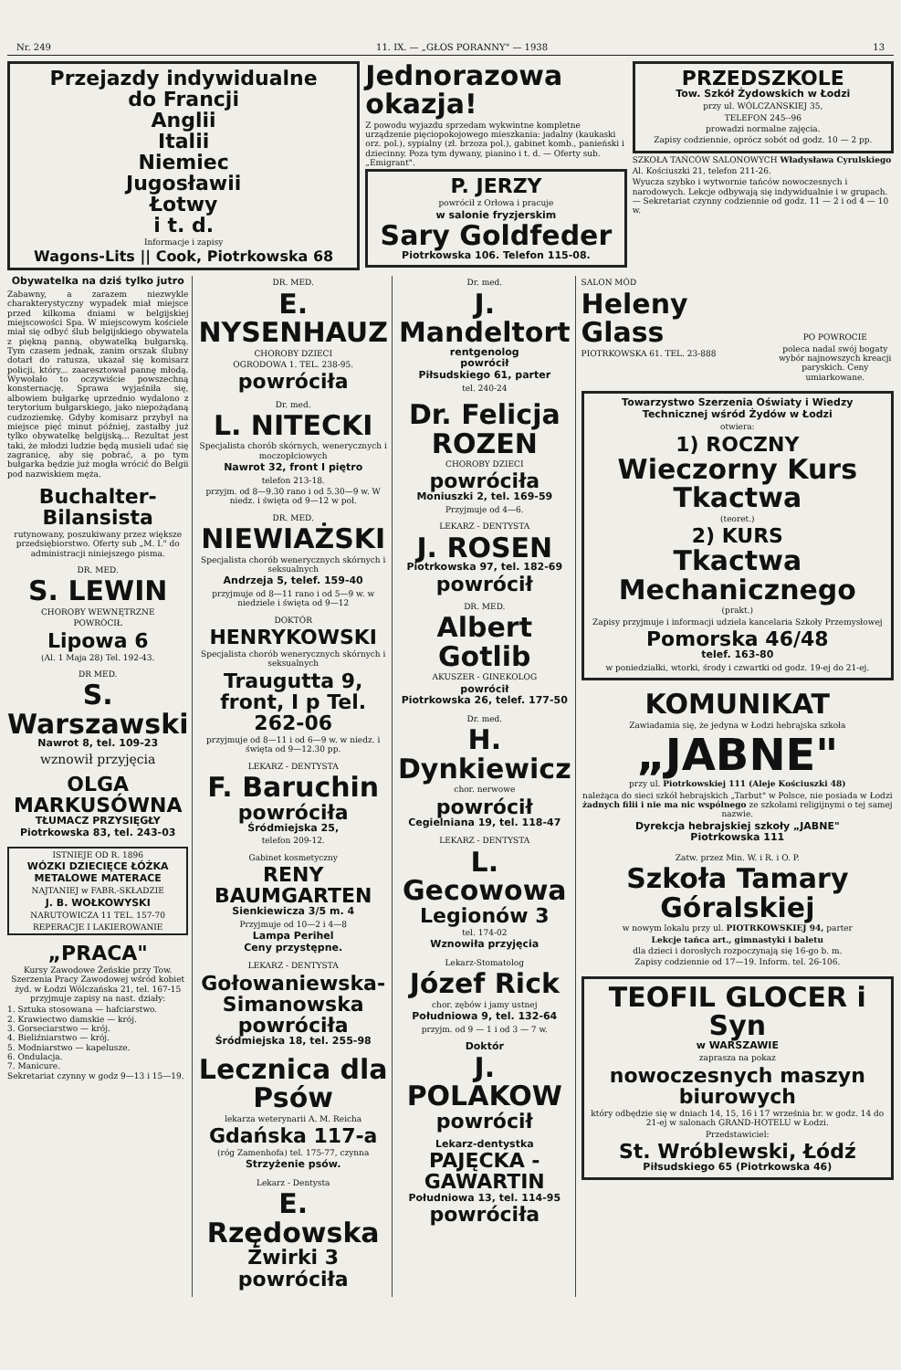Nr. 249 11. IX. — „GŁOS PORANNY" — 1938 13
Przejazdy indywidualne
do Francji
Anglii
Italii
Niemiec
Jugosławii
Łotwy
i t. d.
Informacje i zapisy
Wagons-Lits || Cook, Piotrkowska 68
Jednorazowa okazja!
Z powodu wyjazdu sprzedam wykwintne kompletne urządzenie pięciopokojowego mieszkania: jadalny (kaukaski orz. pol.), sypialny (zł. brzoza pol.), gabinet komb., panieński i dziecinny. Poza tym dywany, pianino i t. d. — Oferty sub. „Emigrant".
P. JERZY
powrócił z Orłowa i pracuje
w salonie fryzjerskim
Sary Goldfeder
Piotrkowska 106. Telefon 115-08.
PRZEDSZKOLE
Tow. Szkół Żydowskich w Łodzi
przy ul. WÓLCZAŃSKIEJ 35,
TELEFON 245--96
prowadzi normalne zajęcia.
Zapisy codziennie, oprócz sobót od godz. 10 — 2 pp.
SZKOŁA TAŃCÓW SALONOWYCH Władysława Cyrulskiego
Al. Kościuszki 21, telefon 211-26.
Wyucza szybko i wytwornie tańców nowoczesnych i narodowych. Lekcje odbywają się indywidualnie i w grupach. — Sekretariat czynny codziennie od godz. 11 — 2 i od 4 — 10 w.
Obywatelka na dziś tylko jutro
Zabawny, a zarazem niezwykle charakterystyczny wypadek miał miejsce przed kilkoma dniami w belgijskiej miejscowości Spa. W miejscowym kościele miał się odbyć ślub belgijskiego obywatela z piękną panną, obywatelką bułgarską. Tym czasem jednak, zanim orszak ślubny dotarł do ratusza, ukazał się komisarz policji, który... zaaresztował pannę młodą. Wywołało to oczywiście powszechną konsternację. Sprawa wyjaśniła się, albowiem bułgarkę uprzednio wydalono z terytorium bułgarskiego, jako niepożądaną cudzoziemkę. Gdyby komisarz przybył na miejsce pięć minut później, zastałby już tylko obywatelkę belgijską... Rezultat jest taki, że młodzi ludzie będą musieli udać się zagranicę, aby się pobrać, a po tym bułgarka będzie już mogła wrócić do Belgii pod nazwiskiem męża.
Buchalter-Bilansista
rutynowany, poszukiwany przez większe przedsiębiorstwo. Oferty sub „M. I." do administracji niniejszego pisma.
DR. MED.
S. LEWIN
CHOROBY WEWNĘTRZNE
POWRÓCIŁ
Lipowa 6
(Al. 1 Maja 28) Tel. 192-43.
DR MED.
S. Warszawski
Nawrot 8, tel. 109-23
wznowił przyjęcia
OLGA MARKUSÓWNA
TŁUMACZ PRZYSIĘGŁY
Piotrkowska 83, tel. 243-03
ISTNIEJE OD R. 1896
WÓZKI DZIECIĘCE ŁÓŻKA METALOWE MATERACE
NAJTANIEJ w FABR.-SKŁADZIE
J. B. WOŁKOWYSKI
NARUTOWICZA 11 TEL. 157-70
REPERACJE I LAKIEROWANIE
„PRACA"
Kursy Zawodowe Żeńskie przy Tow. Szerzenia Pracy Zawodowej wśród kobiet żyd. w Łodzi Wólczańska 21, tel. 167-15 przyjmuje zapisy na nast. działy:
1. Sztuka stosowana — hafciarstwo.
2. Krawiectwo damskie — krój.
3. Gorseciarstwo — krój.
4. Bieliźniarstwo — krój.
5. Modniarstwo — kapelusze.
6. Ondulacja.
7. Manicure.
Sekretariat czynny w godz 9—13 i 15—19.
DR. MED.
E. NYSENHAUZ
CHOROBY DZIECI
OGRODOWA 1. TEL. 238-95.
powróciła
Dr. med.
L. NITECKI
Specjalista chorób skórnych, wenerycznych i moczopłciowych
Nawrot 32, front I piętro
telefon 213-18.
przyjm. od 8—9.30 rano i od 5.30—9 w. W niedz. i święta od 9—12 w poł.
DR. MED.
NIEWIAŻSKI
Specjalista chorób wenerycznych skórnych i seksualnych
Andrzeja 5, telef. 159-40
przyjmuje od 8—11 rano i od 5—9 w. w niedziele i święta od 9—12
DOKTÓR
HENRYKOWSKI
Specjalista chorób wenerycznych skórnych i seksualnych
Traugutta 9, front, I p Tel. 262-06
przyjmuje od 8—11 i od 6—9 w. w niedz. i święta od 9—12.30 pp.
LEKARZ - DENTYSTA
F. Baruchin
powróciła
Śródmiejska 25,
telefon 209-12.
Gabinet kosmetyczny
RENY BAUMGARTEN
Sienkiewicza 3/5 m. 4
Przyjmuje od 10—2 i 4—8
Lampa Perihel
Ceny przystępne.
LEKARZ - DENTYSTA
Gołowaniewska-Simanowska
powróciła
Śródmiejska 18, tel. 255-98
Lecznica dla Psów
lekarza weterynarii A. M. Reicha
Gdańska 117-a
(róg Zamenhofa) tel. 175-77, czynna
Strzyżenie psów.
Lekarz - Dentysta
E. Rzędowska
Żwirki 3
powróciła
Dr. med.
J. Mandeltort
rentgenolog
powrócił
Piłsudskiego 61, parter
tel. 240-24
Dr. Felicja ROZEN
CHOROBY DZIECI
powróciła
Moniuszki 2, tel. 169-59
Przyjmuje od 4—6.
LEKARZ - DENTYSTA
J. ROSEN
Piotrkowska 97, tel. 182-69
powrócił
DR. MED.
Albert Gotlib
AKUSZER - GINEKOLOG
powrócił
Piotrkowska 26, telef. 177-50
Dr. med.
H. Dynkiewicz
chor. nerwowe
powrócił
Cegielniana 19, tel. 118-47
LEKARZ - DENTYSTA
L. Gecowowa
Legionów 3
tel. 174-02
Wznowiła przyjęcia
Lekarz-Stomatolog
Józef Rick
chor. zębów i jamy ustnej
Południowa 9, tel. 132-64
przyjm. od 9 — 1 i od 3 — 7 w.
Doktór
J. POLAKOW
powrócił
Lekarz-dentystka
PAJĘCKA - GAWARTIN
Południowa 13, tel. 114-95
powróciła
SALON MÓD
Heleny Glass
PIOTRKOWSKA 61. TEL. 23-888
PO POWROCIE
poleca nadal swój bogaty wybór najnowszych kreacji paryskich. Ceny umiarkowane.
Towarzystwo Szerzenia Oświaty i Wiedzy Technicznej wśród Żydów w Łodzi
otwiera:
1) ROCZNY
Wieczorny Kurs Tkactwa
(teoret.)
2) KURS
Tkactwa Mechanicznego
(prakt.)
Zapisy przyjmuje i informacji udziela kancelaria Szkoły Przemysłowej
Pomorska 46/48
telef. 163-80
w poniedziałki, wtorki, środy i czwartki od godz. 19-ej do 21-ej.
KOMUNIKAT
Zawiadamia się, że jedyna w Łodzi hebrajska szkoła
„JABNE"
przy ul. Piotrkowskiej 111 (Aleje Kościuszki 48)
należąca do sieci szkół hebrajskich „Tarbut" w Polsce, nie posiada w Łodzi żadnych filii i nie ma nic wspólnego ze szkołami religijnymi o tej samej nazwie.
Dyrekcja hebrajskiej szkoły „JABNE"
Piotrkowska 111
Zatw. przez Min. W. i R. i O. P.
Szkoła Tamary Góralskiej
w nowym lokalu przy ul. PIOTRKOWSKIEJ 94, parter
Lekcje tańca art., gimnastyki i baletu
dla dzieci i dorosłych rozpoczynają się 16-go b. m.
Zapisy codziennie od 17—19. Inform. tel. 26-106.
TEOFIL GLOCER i Syn
w WARSZAWIE
zaprasza na pokaz
nowoczesnych maszyn biurowych
który odbędzie się w dniach 14, 15, 16 i 17 września br. w godz. 14 do 21-ej w salonach GRAND-HOTELU w Łodzi.
Przedstawiciel:
St. Wróblewski, Łódź
Piłsudskiego 65 (Piotrkowska 46)